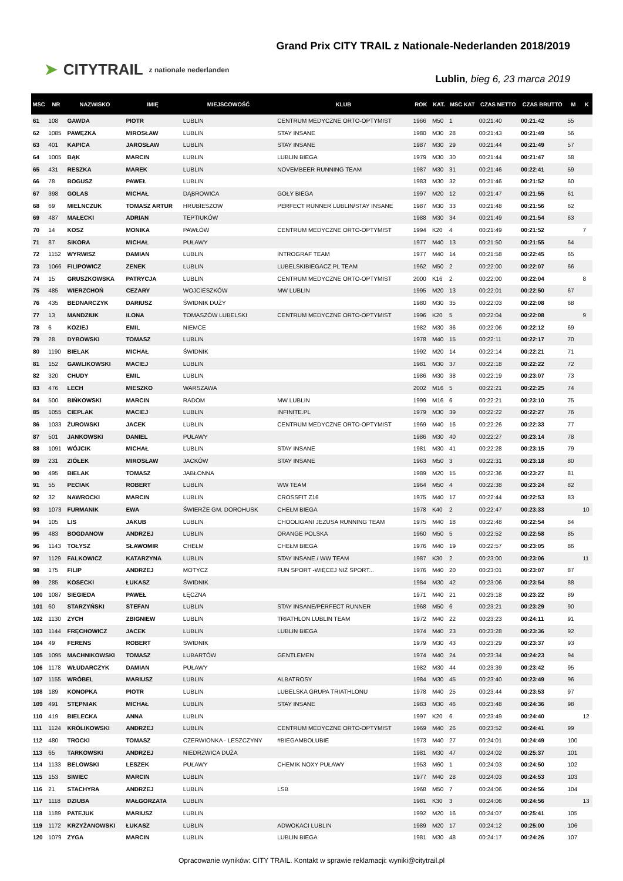➤ CITYTRAIL z nationale nederlanden
Grand Prix CITY TRAIL z Nationale-Nederlanden 2018/2019
Lublin, bieg 6, 23 marca 2019
| MSC | NR | NAZWISKO | IMIĘ | MIEJSCOWOŚĆ | KLUB | ROK | KAT. | MSC KAT | CZAS NETTO | CZAS BRUTTO | M | K |
| --- | --- | --- | --- | --- | --- | --- | --- | --- | --- | --- | --- | --- |
| 61 | 108 | GAWDA | PIOTR | LUBLIN | CENTRUM MEDYCZNE ORTO-OPTYMIST | 1966 | M50 | 1 | 00:21:40 | 00:21:42 | 55 | |
| 62 | 1085 | PAWĘZKA | MIROSŁAW | LUBLIN | STAY INSANE | 1980 | M30 | 28 | 00:21:43 | 00:21:49 | 56 | |
| 63 | 401 | KAPICA | JAROSŁAW | LUBLIN | STAY INSANE | 1987 | M30 | 29 | 00:21:44 | 00:21:49 | 57 | |
| 64 | 1005 | BĄK | MARCIN | LUBLIN | LUBLIN BIEGA | 1979 | M30 | 30 | 00:21:44 | 00:21:47 | 58 | |
| 65 | 431 | RESZKA | MAREK | LUBLIN | NOVEMBEER RUNNING TEAM | 1987 | M30 | 31 | 00:21:46 | 00:22:41 | 59 | |
| 66 | 78 | BOGUSZ | PAWEŁ | LUBLIN | | 1983 | M30 | 32 | 00:21:46 | 00:21:52 | 60 | |
| 67 | 398 | GOLAS | MICHAŁ | DĄBROWICA | GOŁY BIEGA | 1997 | M20 | 12 | 00:21:47 | 00:21:55 | 61 | |
| 68 | 69 | MIELNCZUK | TOMASZ ARTUR | HRUBIESZOW | PERFECT RUNNER LUBLIN/STAY INSANE | 1987 | M30 | 33 | 00:21:48 | 00:21:56 | 62 | |
| 69 | 487 | MAŁECKI | ADRIAN | TEPTIUKÓW | | 1988 | M30 | 34 | 00:21:49 | 00:21:54 | 63 | |
| 70 | 14 | KOSZ | MONIKA | PAWŁÓW | CENTRUM MEDYCZNE ORTO-OPTYMIST | 1994 | K20 | 4 | 00:21:49 | 00:21:52 | | 7 |
| 71 | 87 | SIKORA | MICHAŁ | PUŁAWY | | 1977 | M40 | 13 | 00:21:50 | 00:21:55 | 64 | |
| 72 | 1152 | WYRWISZ | DAMIAN | LUBLIN | INTROGRAF TEAM | 1977 | M40 | 14 | 00:21:58 | 00:22:45 | 65 | |
| 73 | 1066 | FILIPOWICZ | ZENEK | LUBLIN | LUBELSKIBIEGACZ.PL TEAM | 1962 | M50 | 2 | 00:22:00 | 00:22:07 | 66 | |
| 74 | 15 | GRUSZKOWSKA | PATRYCJA | LUBLIN | CENTRUM MEDYCZNE ORTO-OPTYMIST | 2000 | K16 | 2 | 00:22:00 | 00:22:04 | | 8 |
| 75 | 485 | WIERZCHOŃ | CEZARY | WOJCIESZKÓW | MW LUBLIN | 1995 | M20 | 13 | 00:22:01 | 00:22:50 | 67 | |
| 76 | 435 | BEDNARCZYK | DARIUSZ | ŚWIDNIK DUŻY | | 1980 | M30 | 35 | 00:22:03 | 00:22:08 | 68 | |
| 77 | 13 | MANDZIUK | ILONA | TOMASZÓW LUBELSKI | CENTRUM MEDYCZNE ORTO-OPTYMIST | 1996 | K20 | 5 | 00:22:04 | 00:22:08 | | 9 |
| 78 | 6 | KOZIEJ | EMIL | NIEMCE | | 1982 | M30 | 36 | 00:22:06 | 00:22:12 | 69 | |
| 79 | 28 | DYBOWSKI | TOMASZ | LUBLIN | | 1978 | M40 | 15 | 00:22:11 | 00:22:17 | 70 | |
| 80 | 1190 | BIELAK | MICHAŁ | ŚWIDNIK | | 1992 | M20 | 14 | 00:22:14 | 00:22:21 | 71 | |
| 81 | 152 | GAWLIKOWSKI | MACIEJ | LUBLIN | | 1981 | M30 | 37 | 00:22:18 | 00:22:22 | 72 | |
| 82 | 320 | CHUDY | EMIL | LUBLIN | | 1986 | M30 | 38 | 00:22:19 | 00:23:07 | 73 | |
| 83 | 476 | LECH | MIESZKO | WARSZAWA | | 2002 | M16 | 5 | 00:22:21 | 00:22:25 | 74 | |
| 84 | 500 | BIŃKOWSKI | MARCIN | RADOM | MW LUBLIN | 1999 | M16 | 6 | 00:22:21 | 00:23:10 | 75 | |
| 85 | 1055 | CIEPLAK | MACIEJ | LUBLIN | INFINITE.PL | 1979 | M30 | 39 | 00:22:22 | 00:22:27 | 76 | |
| 86 | 1033 | ŻUROWSKI | JACEK | LUBLIN | CENTRUM MEDYCZNE ORTO-OPTYMIST | 1969 | M40 | 16 | 00:22:26 | 00:22:33 | 77 | |
| 87 | 501 | JANKOWSKI | DANIEL | PUŁAWY | | 1986 | M30 | 40 | 00:22:27 | 00:23:14 | 78 | |
| 88 | 1091 | WÓJCIK | MICHAŁ | LUBLIN | STAY INSANE | 1981 | M30 | 41 | 00:22:28 | 00:23:15 | 79 | |
| 89 | 231 | ZIÓŁEK | MIROSŁAW | JACKÓW | STAY INSANE | 1963 | M50 | 3 | 00:22:31 | 00:23:18 | 80 | |
| 90 | 495 | BIELAK | TOMASZ | JABŁONNA | | 1989 | M20 | 15 | 00:22:36 | 00:23:27 | 81 | |
| 91 | 55 | PECIAK | ROBERT | LUBLIN | WW TEAM | 1964 | M50 | 4 | 00:22:38 | 00:23:24 | 82 | |
| 92 | 32 | NAWROCKI | MARCIN | LUBLIN | CROSSFIT Z16 | 1975 | M40 | 17 | 00:22:44 | 00:22:53 | 83 | |
| 93 | 1073 | FURMANIK | EWA | ŚWIERŻE GM. DOROHUSK | CHEŁM BIEGA | 1978 | K40 | 2 | 00:22:47 | 00:23:33 | | 10 |
| 94 | 105 | LIS | JAKUB | LUBLIN | CHOOLIGANI JEZUSA RUNNING TEAM | 1975 | M40 | 18 | 00:22:48 | 00:22:54 | 84 | |
| 95 | 483 | BOGDANOW | ANDRZEJ | LUBLIN | ORANGE POLSKA | 1960 | M50 | 5 | 00:22:52 | 00:22:58 | 85 | |
| 96 | 1143 | TOŁYSZ | SŁAWOMIR | CHEŁM | CHEŁM BIEGA | 1976 | M40 | 19 | 00:22:57 | 00:23:05 | 86 | |
| 97 | 1129 | FALKOWICZ | KATARZYNA | LUBLIN | STAY INSANE / WW TEAM | 1987 | K30 | 2 | 00:23:00 | 00:23:06 | | 11 |
| 98 | 175 | FILIP | ANDRZEJ | MOTYCZ | FUN SPORT -WIĘCEJ NIŻ SPORT... | 1976 | M40 | 20 | 00:23:01 | 00:23:07 | 87 | |
| 99 | 285 | KOSECKI | ŁUKASZ | ŚWIDNIK | | 1984 | M30 | 42 | 00:23:06 | 00:23:54 | 88 | |
| 100 | 1087 | SIEGIEDA | PAWEŁ | ŁĘCZNA | | 1971 | M40 | 21 | 00:23:18 | 00:23:22 | 89 | |
| 101 | 60 | STARZYŃSKI | STEFAN | LUBLIN | STAY INSANE/PERFECT RUNNER | 1968 | M50 | 6 | 00:23:21 | 00:23:29 | 90 | |
| 102 | 1130 | ZYCH | ZBIGNIEW | LUBLIN | TRIATHLON LUBLIN TEAM | 1972 | M40 | 22 | 00:23:23 | 00:24:11 | 91 | |
| 103 | 1144 | FRĘCHOWICZ | JACEK | LUBLIN | LUBLIN BIEGA | 1974 | M40 | 23 | 00:23:28 | 00:23:36 | 92 | |
| 104 | 49 | FERENS | ROBERT | SWIDNIK | | 1979 | M30 | 43 | 00:23:29 | 00:23:37 | 93 | |
| 105 | 1095 | MACHNIKOWSKI | TOMASZ | LUBARTÓW | GENTLEMEN | 1974 | M40 | 24 | 00:23:34 | 00:24:23 | 94 | |
| 106 | 1178 | WŁUDARCZYK | DAMIAN | PUŁAWY | | 1982 | M30 | 44 | 00:23:39 | 00:23:42 | 95 | |
| 107 | 1155 | WRÓBEL | MARIUSZ | LUBLIN | ALBATROSY | 1984 | M30 | 45 | 00:23:40 | 00:23:49 | 96 | |
| 108 | 189 | KONOPKA | PIOTR | LUBLIN | LUBELSKA GRUPA TRIATHLONU | 1978 | M40 | 25 | 00:23:44 | 00:23:53 | 97 | |
| 109 | 491 | STĘPNIAK | MICHAŁ | LUBLIN | STAY INSANE | 1983 | M30 | 46 | 00:23:48 | 00:24:36 | 98 | |
| 110 | 419 | BIELECKA | ANNA | LUBLIN | | 1997 | K20 | 6 | 00:23:49 | 00:24:40 | | 12 |
| 111 | 1124 | KRÓLIKOWSKI | ANDRZEJ | LUBLIN | CENTRUM MEDYCZNE ORTO-OPTYMIST | 1969 | M40 | 26 | 00:23:52 | 00:24:41 | 99 | |
| 112 | 480 | TROCKI | TOMASZ | CZERWIONKA - LESZCZYNY | #BIEGAMBOLUBIE | 1973 | M40 | 27 | 00:24:01 | 00:24:49 | 100 | |
| 113 | 65 | TARKOWSKI | ANDRZEJ | NIEDRZWICA DUŻA | | 1981 | M30 | 47 | 00:24:02 | 00:25:37 | 101 | |
| 114 | 1133 | BELOWSKI | LESZEK | PUŁAWY | CHEMIK NOXY PUŁAWY | 1953 | M60 | 1 | 00:24:03 | 00:24:50 | 102 | |
| 115 | 153 | SIWIEC | MARCIN | LUBLIN | | 1977 | M40 | 28 | 00:24:03 | 00:24:53 | 103 | |
| 116 | 21 | STACHYRA | ANDRZEJ | LUBLIN | LSB | 1968 | M50 | 7 | 00:24:06 | 00:24:56 | 104 | |
| 117 | 1118 | DZIUBA | MAŁGORZATA | LUBLIN | | 1981 | K30 | 3 | 00:24:06 | 00:24:56 | | 13 |
| 118 | 1189 | PATEJUK | MARIUSZ | LUBLIN | | 1992 | M20 | 16 | 00:24:07 | 00:25:41 | 105 | |
| 119 | 1172 | KRZYŻANOWSKI | ŁUKASZ | LUBLIN | ADWOKACI LUBLIN | 1989 | M20 | 17 | 00:24:12 | 00:25:00 | 106 | |
| 120 | 1079 | ZYGA | MARCIN | LUBLIN | LUBLIN BIEGA | 1981 | M30 | 48 | 00:24:17 | 00:24:26 | 107 | |
Opracowanie wyników: CITY TRAIL. Kontakt w sprawie reklamacji: wyniki@citytrail.pl